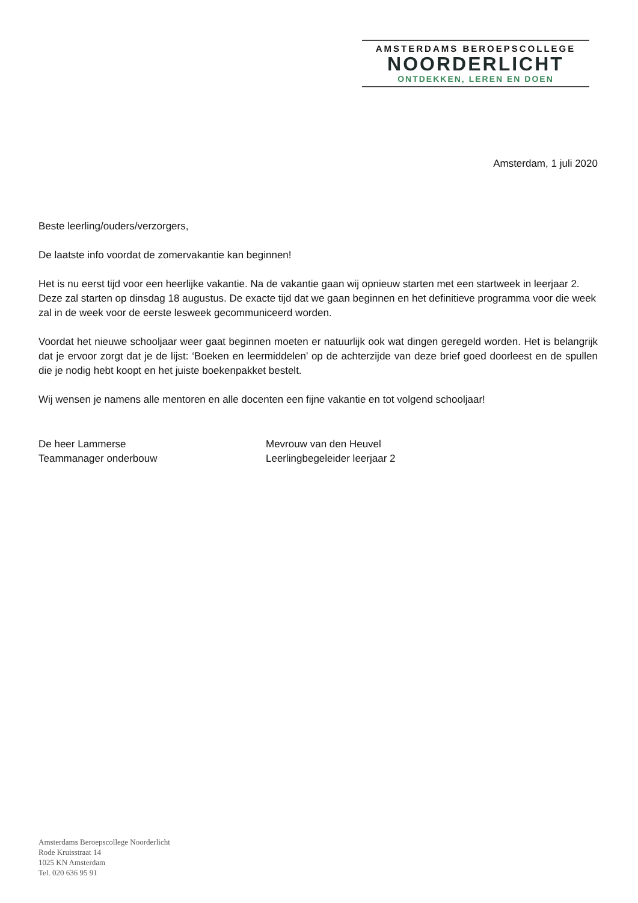AMSTERDAMS BEROEPSCOLLEGE
NOORDERLICHT
ONTDEKKEN, LEREN EN DOEN
Amsterdam, 1 juli 2020
Beste leerling/ouders/verzorgers,
De laatste info voordat de zomervakantie kan beginnen!
Het is nu eerst tijd voor een heerlijke vakantie. Na de vakantie gaan wij opnieuw starten met een startweek in leerjaar 2. Deze zal starten op dinsdag 18 augustus. De exacte tijd dat we gaan beginnen en het definitieve programma voor die week zal in de week voor de eerste lesweek gecommuniceerd worden.
Voordat het nieuwe schooljaar weer gaat beginnen moeten er natuurlijk ook wat dingen geregeld worden. Het is belangrijk dat je ervoor zorgt dat je de lijst: ‘Boeken en leermiddelen’ op de achterzijde van deze brief goed doorleest en de spullen die je nodig hebt koopt en het juiste boekenpakket bestelt.
Wij wensen je namens alle mentoren en alle docenten een fijne vakantie en tot volgend schooljaar!
De heer Lammerse
Teammanager onderbouw
Mevrouw van den Heuvel
Leerlingbegeleider leerjaar 2
Amsterdams Beroepscollege Noorderlicht
Rode Kruisstraat 14
1025 KN Amsterdam
Tel. 020 636 95 91